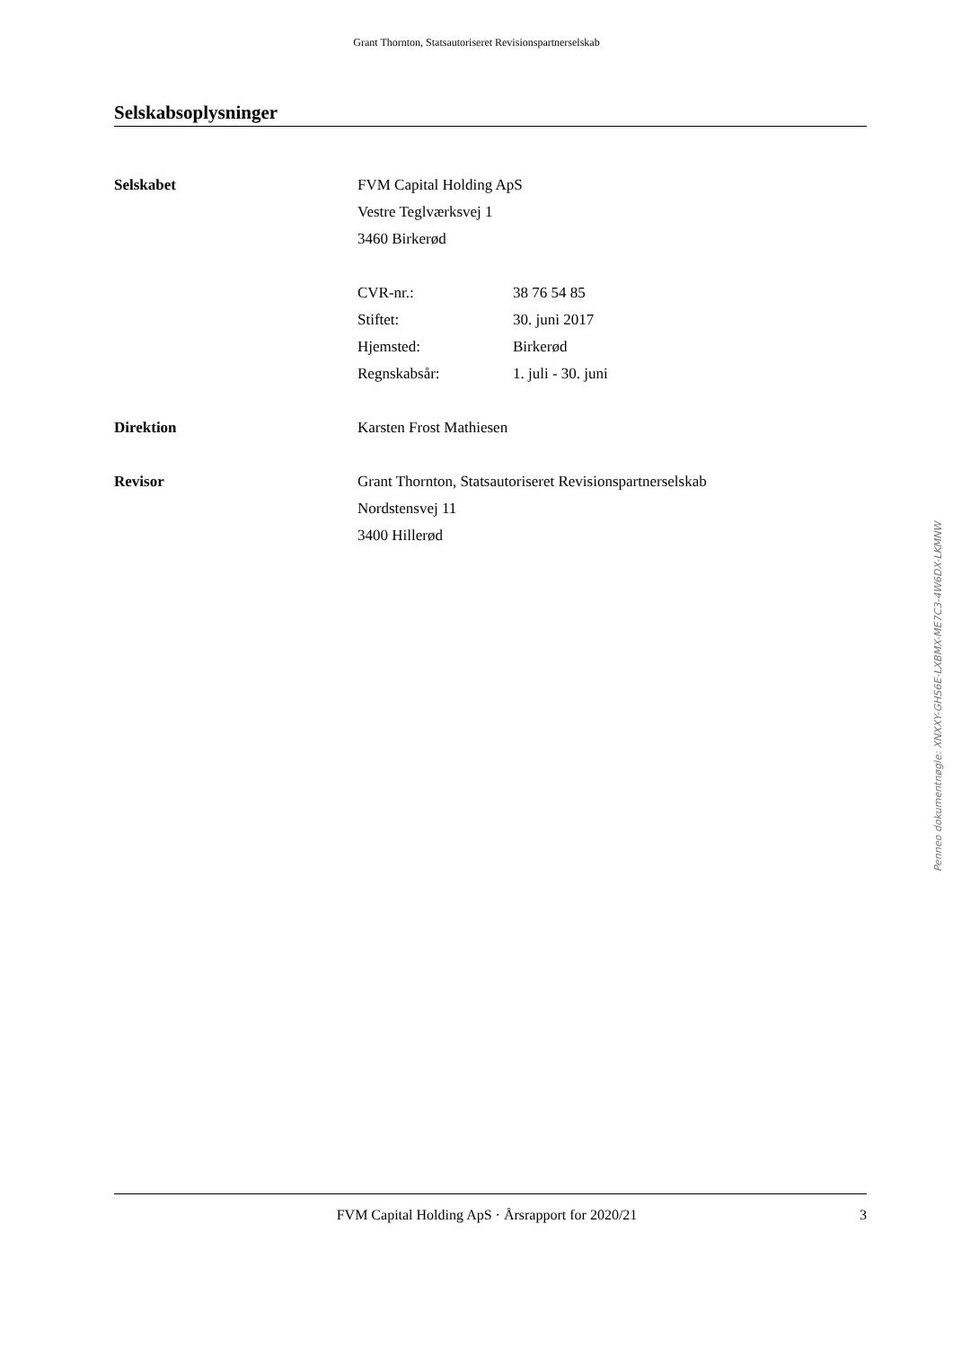Grant Thornton, Statsautoriseret Revisionspartnerselskab
Selskabsoplysninger
Selskabet FVM Capital Holding ApS
Vestre Teglværksvej 1
3460 Birkerød
CVR-nr.: 38 76 54 85
Stiftet: 30. juni 2017
Hjemsted: Birkerød
Regnskabsår: 1. juli - 30. juni
Direktion Karsten Frost Mathiesen
Revisor Grant Thornton, Statsautoriseret Revisionspartnerselskab
Nordstensvej 11
3400 Hillerød
FVM Capital Holding ApS · Årsrapport for 2020/21
3
Penneo dokumentnøgle: XNXXY-GHS6E-LXBMX-ME7C3-4W6DX-LKMNW